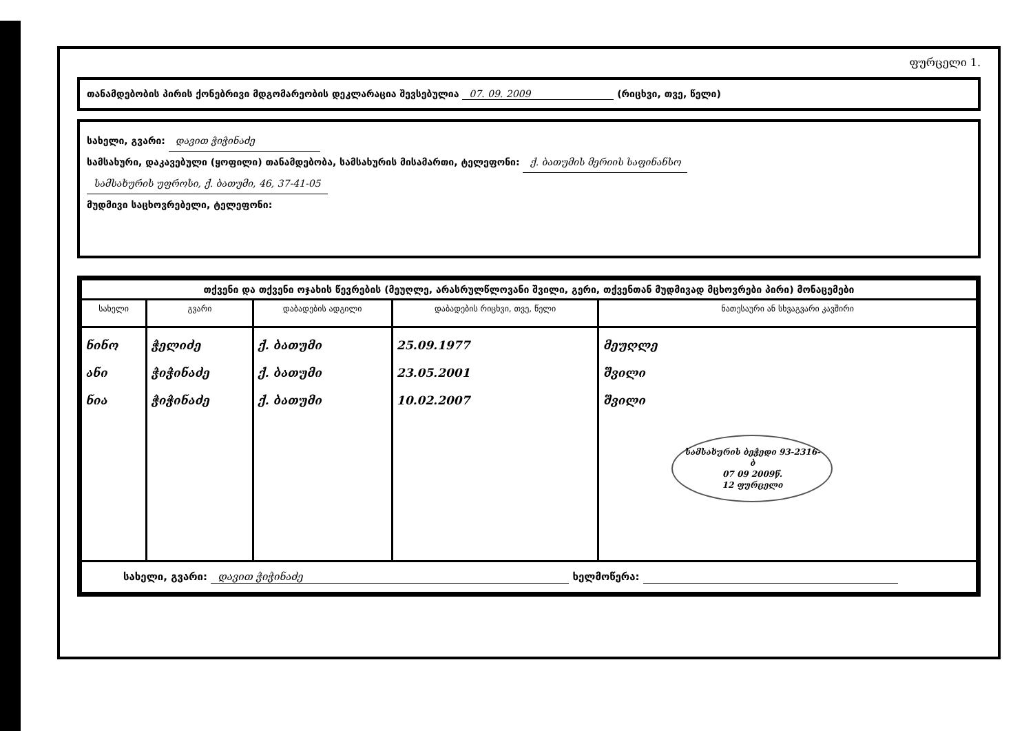ფურცელი 1.
თანამდებობის პირის ქონებრივი მდგომარეობის დეკლარაცია შევსებულია 07. 09. 2009 (რიცხვი, თვე, წელი)
სახელი, გვარი: დავით ჭიჭინაძე
სამსახური, დაკავებული (ყოფილი) თანამდებობა, სამსახურის მისამართი, ტელეფონი: ქ. ბათუმის მერიის საფინანსო
სამსახურის უფროსი, ქ. ბათუმი, 46, 37-41-05
მუდმივი საცხოვრებელი, ტელეფონი:
| თქვენი და თქვენი ოჯახის წევრების (მეუღლე, არასრულწლოვანი შვილი, გერი, თქვენთან მუდმივად მცხოვრები პირი) მონაცემები | | | | |
| --- | --- | --- | --- | --- |
| სახელი | გვარი | დაბადების ადგილი | დაბადების რიცხვი, თვე, წელი | ნათესაური ან სხვაგვარი კავშირი |
| ნინო ანი ნია | ჭელიძე ჭიჭინაძე ჭიჭინაძე | ქ. ბათუმი ქ. ბათუმი ქ. ბათუმი | 25.09.1977 23.05.2001 10.02.2007 | მეუღლე შვილი შვილი სამსახურის ბეჭედი 93-2316-ბ 07 09 2009წ. 12 ფურცელი |
| სახელი, გვარი: დავით ჭიჭინაძე ხელმოწერა: | | | | |